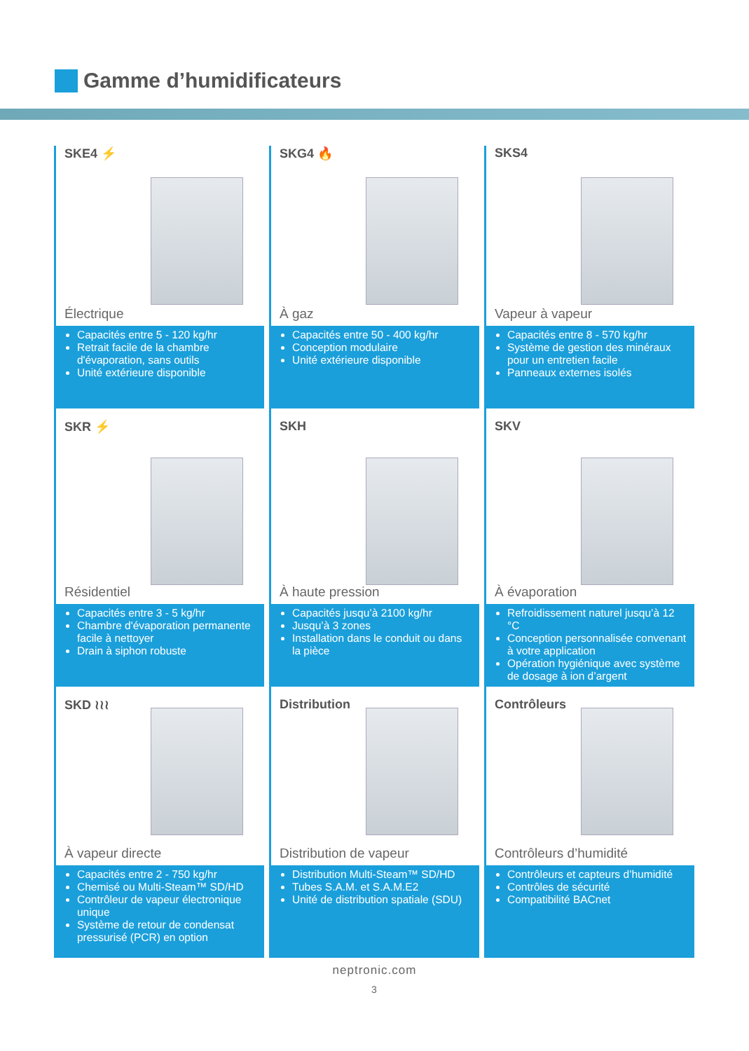Gamme d’humidificateurs
SKE4 ⚡
Électrique
Capacités entre 5 - 120 kg/hr
Retrait facile de la chambre d'évaporation, sans outils
Unité extérieure disponible
SKG4 🔥
À gaz
Capacités entre 50 - 400 kg/hr
Conception modulaire
Unité extérieure disponible
SKS4
Vapeur à vapeur
Capacités entre 8 - 570 kg/hr
Système de gestion des minéraux pour un entretien facile
Panneaux externes isolés
SKR ⚡
Résidentiel
Capacités entre 3 - 5 kg/hr
Chambre d'évaporation permanente facile à nettoyer
Drain à siphon robuste
SKH
À haute pression
Capacités jusqu’à 2100 kg/hr
Jusqu’à 3 zones
Installation dans le conduit ou dans la pièce
SKV
À évaporation
Refroidissement naturel jusqu’à 12 °C
Conception personnalisée convenant à votre application
Opération hygiénique avec système de dosage à ion d’argent
SKD ≀≀≀
À vapeur directe
Capacités entre 2 - 750 kg/hr
Chemisé ou Multi-Steam™ SD/HD
Contrôleur de vapeur électronique unique
Système de retour de condensat pressurisé (PCR) en option
Distribution
Distribution de vapeur
Distribution Multi-Steam™ SD/HD
Tubes S.A.M. et S.A.M.E2
Unité de distribution spatiale (SDU)
Contrôleurs
Contrôleurs d’humidité
Contrôleurs et capteurs d’humidité
Contrôles de sécurité
Compatibilité BACnet
neptronic.com
3